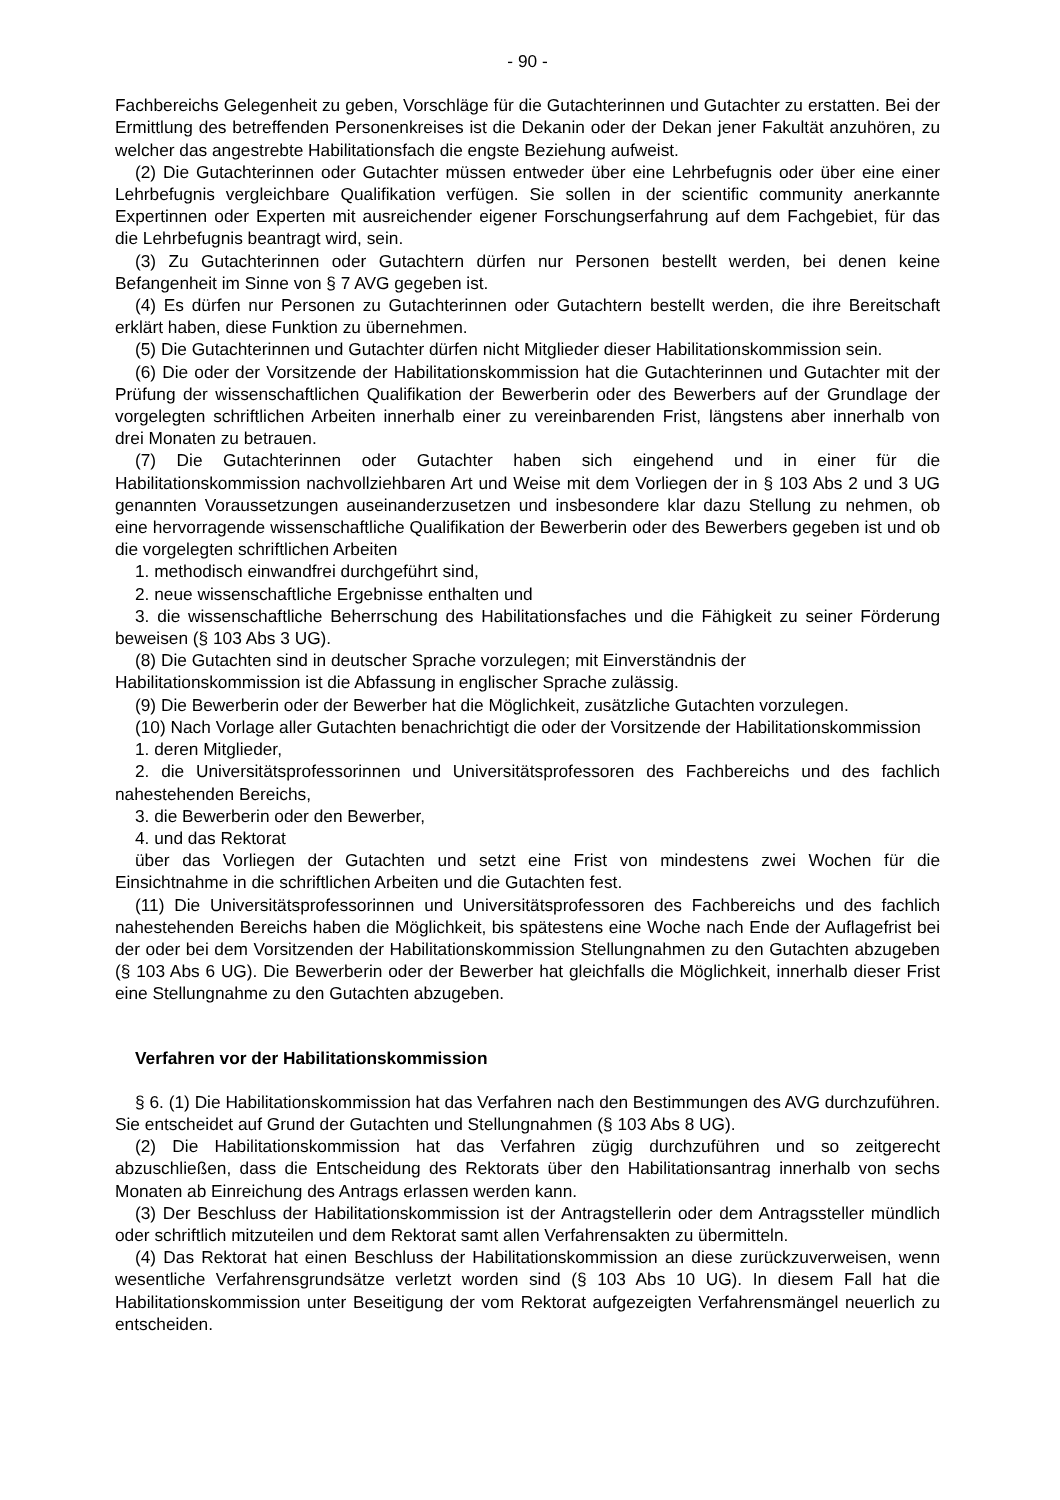- 90 -
Fachbereichs Gelegenheit zu geben, Vorschläge für die Gutachterinnen und Gutachter zu erstatten. Bei der Ermittlung des betreffenden Personenkreises ist die Dekanin oder der Dekan jener Fakultät anzuhören, zu welcher das angestrebte Habilitationsfach die engste Beziehung aufweist.
(2) Die Gutachterinnen oder Gutachter müssen entweder über eine Lehrbefugnis oder über eine einer Lehrbefugnis vergleichbare Qualifikation verfügen. Sie sollen in der scientific community anerkannte Expertinnen oder Experten mit ausreichender eigener Forschungserfahrung auf dem Fachgebiet, für das die Lehrbefugnis beantragt wird, sein.
(3) Zu Gutachterinnen oder Gutachtern dürfen nur Personen bestellt werden, bei denen keine Befangenheit im Sinne von § 7 AVG gegeben ist.
(4) Es dürfen nur Personen zu Gutachterinnen oder Gutachtern bestellt werden, die ihre Bereitschaft erklärt haben, diese Funktion zu übernehmen.
(5) Die Gutachterinnen und Gutachter dürfen nicht Mitglieder dieser Habilitationskommission sein.
(6) Die oder der Vorsitzende der Habilitationskommission hat die Gutachterinnen und Gutachter mit der Prüfung der wissenschaftlichen Qualifikation der Bewerberin oder des Bewerbers auf der Grundlage der vorgelegten schriftlichen Arbeiten innerhalb einer zu vereinbarenden Frist, längstens aber innerhalb von drei Monaten zu betrauen.
(7) Die Gutachterinnen oder Gutachter haben sich eingehend und in einer für die Habilitationskommission nachvollziehbaren Art und Weise mit dem Vorliegen der in § 103 Abs 2 und 3 UG genannten Voraussetzungen auseinanderzusetzen und insbesondere klar dazu Stellung zu nehmen, ob eine hervorragende wissenschaftliche Qualifikation der Bewerberin oder des Bewerbers gegeben ist und ob die vorgelegten schriftlichen Arbeiten
1. methodisch einwandfrei durchgeführt sind,
2. neue wissenschaftliche Ergebnisse enthalten und
3. die wissenschaftliche Beherrschung des Habilitationsfaches und die Fähigkeit zu seiner Förderung beweisen (§ 103 Abs 3 UG).
(8) Die Gutachten sind in deutscher Sprache vorzulegen; mit Einverständnis der
Habilitationskommission ist die Abfassung in englischer Sprache zulässig.
(9) Die Bewerberin oder der Bewerber hat die Möglichkeit, zusätzliche Gutachten vorzulegen.
(10) Nach Vorlage aller Gutachten benachrichtigt die oder der Vorsitzende der Habilitationskommission
1. deren Mitglieder,
2. die Universitätsprofessorinnen und Universitätsprofessoren des Fachbereichs und des fachlich nahestehenden Bereichs,
3. die Bewerberin oder den Bewerber,
4. und das Rektorat
über das Vorliegen der Gutachten und setzt eine Frist von mindestens zwei Wochen für die Einsichtnahme in die schriftlichen Arbeiten und die Gutachten fest.
(11) Die Universitätsprofessorinnen und Universitätsprofessoren des Fachbereichs und des fachlich nahestehenden Bereichs haben die Möglichkeit, bis spätestens eine Woche nach Ende der Auflagefrist bei der oder bei dem Vorsitzenden der Habilitationskommission Stellungnahmen zu den Gutachten abzugeben (§ 103 Abs 6 UG). Die Bewerberin oder der Bewerber hat gleichfalls die Möglichkeit, innerhalb dieser Frist eine Stellungnahme zu den Gutachten abzugeben.
Verfahren vor der Habilitationskommission
§ 6. (1) Die Habilitationskommission hat das Verfahren nach den Bestimmungen des AVG durchzuführen. Sie entscheidet auf Grund der Gutachten und Stellungnahmen (§ 103 Abs 8 UG).
(2) Die Habilitationskommission hat das Verfahren zügig durchzuführen und so zeitgerecht abzuschließen, dass die Entscheidung des Rektorats über den Habilitationsantrag innerhalb von sechs Monaten ab Einreichung des Antrags erlassen werden kann.
(3) Der Beschluss der Habilitationskommission ist der Antragstellerin oder dem Antragssteller mündlich oder schriftlich mitzuteilen und dem Rektorat samt allen Verfahrensakten zu übermitteln.
(4) Das Rektorat hat einen Beschluss der Habilitationskommission an diese zurückzuverweisen, wenn wesentliche Verfahrensgrundsätze verletzt worden sind (§ 103 Abs 10 UG). In diesem Fall hat die Habilitationskommission unter Beseitigung der vom Rektorat aufgezeigten Verfahrensmängel neuerlich zu entscheiden.